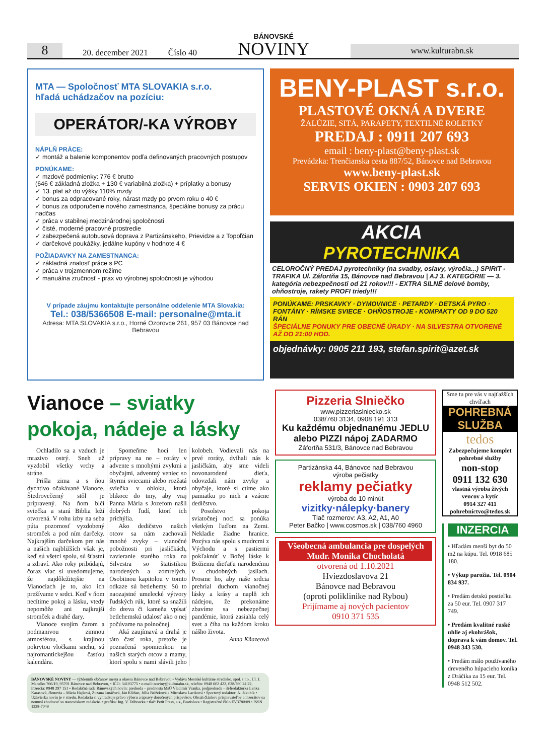8
20. december 2021
Číslo 40
BÁNOVSKÉ
NOVINY
www.kulturabn.sk
MTA — Spoločnosť MTA SLOVAKIA s.r.o.
hľadá uchádzačov na pozíciu:
OPERÁTOR/-KA VÝROBY
NÁPLŇ PRÁCE:
✓ montáž a balenie komponentov podľa definovaných pracovných postupov
PONÚKAME:
✓ mzdové podmienky: 776 € brutto
(646 € základná zložka + 130 € variabilná zložka) + príplatky a bonusy
✓ 13. plat až do výšky 110% mzdy
✓ bonus za odpracované roky, nárast mzdy po prvom roku o 40 €
✓ bonus za odporučenie nového zamestnanca, špeciálne bonusy za prácu nadčas
✓ práca v stabilnej medzinárodnej spoločnosti
✓ čisté, moderné pracovné prostredie
✓ zabezpečená autobusová doprava z Partizánskeho, Prievidze a z Topoľčian
✓ darčekové poukážky, jedálne kupóny v hodnote 4 €
POŽIADAVKY NA ZAMESTNANCA:
✓ základná znalosť práce s PC
✓ práca v trojzmennom režime
✓ manuálna zručnosť - prax vo výrobnej spoločnosti je výhodou
V prípade záujmu kontaktujte personálne oddelenie MTA Slovakia:
Tel.: 038/5366508 E-mail: personalne@mta.it
Adresa: MTA SLOVAKIA s.r.o., Horné Ozorovce 261, 957 03 Bánovce nad Bebravou
BENY-PLAST s.r.o.
PLASTOVÉ OKNÁ A DVERE
ŽALÚZIE, SITÁ, PARAPETY, TEXTILNÉ ROLETKY
PREDAJ : 0911 207 693
email : beny-plast@beny-plast.sk
Prevádzka: Trenčianska cesta 887/52, Bánovce nad Bebravou
www.beny-plast.sk
SERVIS OKIEN : 0903 207 693
AKCIA
PYROTECHNIKA
CELOROČNÝ PREDAJ pyrotechniky (na svadby, oslavy, výročia...) SPIRIT - TRAFIKA Ul. Záfortňa 15, Bánovce nad Bebravou | AJ 3. KATEGÓRIE — 3. kategória nebezpečnosti od 21 rokov!!! - EXTRA SILNÉ delové bomby, ohňostroje, rakety PROFI triedy!!!
PONÚKAME: PRSKAVKY · DYMOVNICE · PETARDY · DETSKÁ PYRO · FONTÁNY · RÍMSKE SVIECE · OHŇOSTROJE - KOMPAKTY OD 9 DO 520 RÁN
ŠPECIÁLNE PONUKY PRE OBECNÉ ÚRADY · NA SILVESTRA OTVORENÉ AŽ DO 21:00 HOD.
objednávky: 0905 211 193, stefan.spirit@azet.sk
Vianoce – sviatky pokoja, nádeje a lásky
Ochladilo sa a vzduch je mrazivo ostrý. Sneh už vyzdobil všetky vrchy a stráne.
Prišla zima a s ňou dychtivo očakávané Vianoce. Štedrovečerný stôl je pripravený. Na ňom blčí sviečka a stará Biblia leží otvorená. V rohu izby na seba púta pozornosť vyzdobený stromček a pod ním darčeky. Najkrajším darčekom pre nás a našich najbližších však je, keď sú všetci spolu, sú šťastní a zdraví. Ako roky pribúdajú, čoraz viac si uvedomujeme, že najdôležitejšie na Vianociach je to, ako ich prežívame v srdci. Keď v ňom necítime pokoj a lásku, vtedy nepomôže ani najkrajší stromček a drahé dary.
Vianoce svojím čarom a podmanivou zimnou atmosférou, s krajinou pokrytou vločkami snehu, sú najromantickejšou časťou kalendára.
Spomeňme hoci len prípravy na ne – roráty v advente s mnohými zvykmi a obyčajmi, adventný veniec so štyrmi sviecami alebo rozžatá sviečka v obloku, ktorá blikoce do tmy, aby vraj Panna Mária s Jozefom našli dobrých ľudí, ktorí ich prichýlia.
Ako dedičstvo našich otcov sa nám zachovali mnohé zvyky – vianočné pobožnosti pri jasličkách, zavieranie starého roka na Silvestra so štatistikou narodených a zomrelých. Osobitnou kapitolou v tomto odkaze sú betlehemy. Sú to naozajstné umelecké výtvory ľudských rúk, ktoré sa snažili do dreva či kameňa vpísať betlehemskú udalosť ako o nej počúvame na polnočnej.
Aká zaujímavá a drahá je táto časť roka, pretože je poznačená spomienkou na našich starých otcov a mamy, ktorí spolu s nami slávili jeho kolobeh. Vodievali nás na prvé roráty, dvíhali nás k jasličkám, aby sme videli novonarodené dieťa, odovzdali nám zvyky a obyčaje, ktoré si ctíme ako pamiatku po nich a vzácne dedičstvo.
Posolstvo pokoja sviatočnej noci sa ponúka všetkým ľuďom na Zemi. Nekladie žiadne hranice. Pozýva nás spolu s mudrcmi z Východu a s pastiermi pokľaknúť v Božej láske k Božiemu dieťaťu narodenému v chudobných jasliach. Prosme ho, aby naše srdcia prehrial duchom vianočnej lásky a krásy a naplň ich nádejou, že prekonáme zbavíme sa nebezpečnej pandémie, ktorá zasiahla celý svet a číha na každom kroku nášho života.
Anna Kňazeová
BÁNOVSKÉ NOVINY — týždenník občanov mesta a okresu Bánovce nad Bebravou • Vydáva Mestské kultúrne stredisko, spol. s r.o., Ul. J. Matušku 766/19, 95701 Bánovce nad Bebravou, • IČO: 34103775 • e-mail: noviny@kulturabn.sk, telefón: 0948 602 422, 038/760 24 22, inzercia: 0948 297 151 • Redakčná rada Bánovských novín: predseda – prednosta MsÚ Vladimír Vranka, podpredseda – šéfredaktorka Lenka Karasová, členovia – Mária Hajšová, Zuzana Janáčová, Ján Kšiňan, Júlia Brižeková a Miroslava Laciková • Športový redaktor: A. Jakubík • Uzávierka novín je v stredu. Redakcia si vyhradzuje právo výberu a úpravy doručených príspevkov. Obsah článkov prispievateľov a inzerátov sa nemusí zhodovať so stanoviskom redakcie. • grafika: Ing. V. Dúbravka • tlač: Petit Press, a.s., Bratislava • Registračné číslo EV3780/09 • ISSN 1338-7049
Pizzeria Slniečko
www.pizzeriaslniecko.sk
038/760 3134, 0908 191 313
Ku každému objednanému JEDLU alebo PIZZI nápoj ZADARMO
Záfortňa 531/3, Bánovce nad Bebravou
Partizánska 44, Bánovce nad Bebravou
výroba pečiatky
reklamy pečiatky
výroba do 10 minút
vizitky·nálepky·banery
Tlač rozmerov: A3, A2, A1, A0
Peter Bačko | www.cosmos.sk | 038/760 4960
Všeobecná ambulancia pre dospelých
Mudr. Monika Chocholatá
otvorená od 1.10.2021
Hviezdoslavova 21
Bánovce nad Bebravou
(oproti poliklinike nad Rybou)
Prijímame aj nových pacientov
0910 371 535
Sme tu pre vás v najťažších chvíľach
POHREBNÁ SLUŽBA
tedos
Zabezpečujeme komplet pohrebné služby
non-stop
0911 132 630
vlastná výroba živých vencov a kytíc
0914 327 411
pohrebníctvo@tedos.sk
INZERCIA
• Hľadám menší byt do 50 m2 na kúpu. Tel. 0918 685 180.
• Výkup parožia. Tel. 0904 834 937.
• Predám detskú postieľku za 50 eur. Tel. 0907 317 749.
• Predám kvalitné ruské uhlie aj ekohrášok, doprava k vám domov. Tel. 0948 343 530.
• Predám málo používaného dreveného húpacieho koníka z Dráčika za 15 eur. Tel. 0948 512 502.